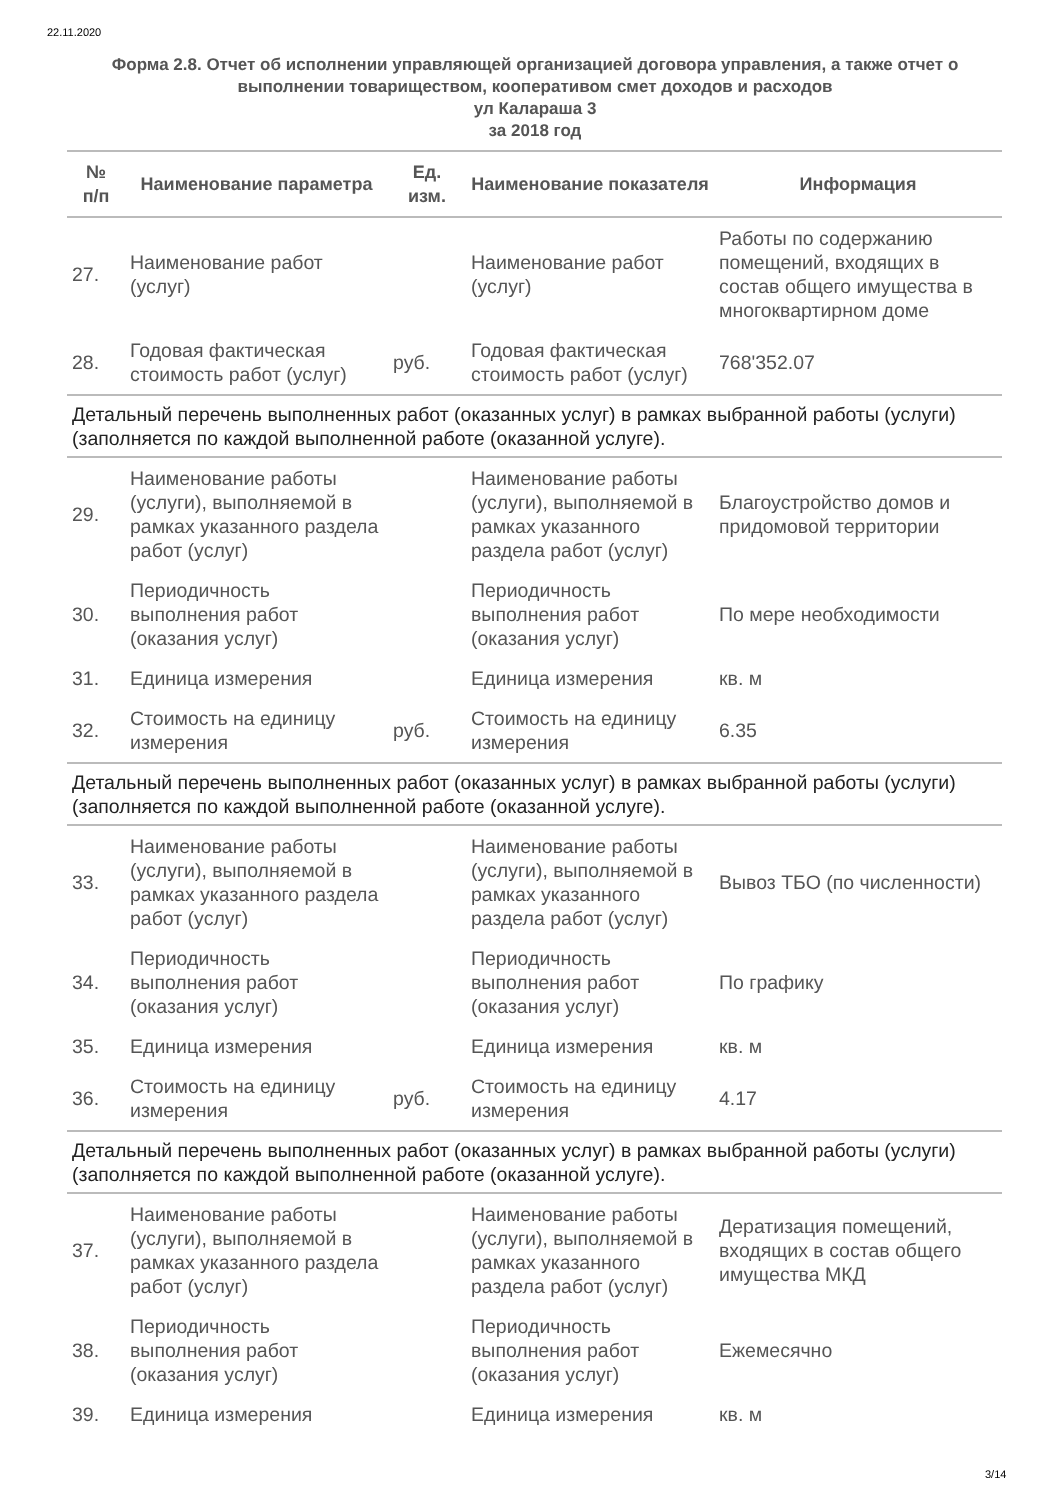22.11.2020
Форма 2.8. Отчет об исполнении управляющей организацией договора управления, а также отчет о выполнении товариществом, кооперативом смет доходов и расходов
ул Калараша 3
за 2018 год
| № п/п | Наименование параметра | Ед. изм. | Наименование показателя | Информация |
| --- | --- | --- | --- | --- |
| 27. | Наименование работ (услуг) | | Наименование работ (услуг) | Работы по содержанию помещений, входящих в состав общего имущества в многоквартирном доме |
| 28. | Годовая фактическая стоимость работ (услуг) | руб. | Годовая фактическая стоимость работ (услуг) | 768'352.07 |
| Детальный перечень выполненных работ (оказанных услуг) в рамках выбранной работы (услуги) (заполняется по каждой выполненной работе (оказанной услуге). | | | | |
| 29. | Наименование работы (услуги), выполняемой в рамках указанного раздела работ (услуг) | | Наименование работы (услуги), выполняемой в рамках указанного раздела работ (услуг) | Благоустройство домов и придомовой территории |
| 30. | Периодичность выполнения работ (оказания услуг) | | Периодичность выполнения работ (оказания услуг) | По мере необходимости |
| 31. | Единица измерения | | Единица измерения | кв. м |
| 32. | Стоимость на единицу измерения | руб. | Стоимость на единицу измерения | 6.35 |
| Детальный перечень выполненных работ (оказанных услуг) в рамках выбранной работы (услуги) (заполняется по каждой выполненной работе (оказанной услуге). | | | | |
| 33. | Наименование работы (услуги), выполняемой в рамках указанного раздела работ (услуг) | | Наименование работы (услуги), выполняемой в рамках указанного раздела работ (услуг) | Вывоз ТБО (по численности) |
| 34. | Периодичность выполнения работ (оказания услуг) | | Периодичность выполнения работ (оказания услуг) | По графику |
| 35. | Единица измерения | | Единица измерения | кв. м |
| 36. | Стоимость на единицу измерения | руб. | Стоимость на единицу измерения | 4.17 |
| Детальный перечень выполненных работ (оказанных услуг) в рамках выбранной работы (услуги) (заполняется по каждой выполненной работе (оказанной услуге). | | | | |
| 37. | Наименование работы (услуги), выполняемой в рамках указанного раздела работ (услуг) | | Наименование работы (услуги), выполняемой в рамках указанного раздела работ (услуг) | Дератизация помещений, входящих в состав общего имущества МКД |
| 38. | Периодичность выполнения работ (оказания услуг) | | Периодичность выполнения работ (оказания услуг) | Ежемесячно |
| 39. | Единица измерения | | Единица измерения | кв. м |
3/14